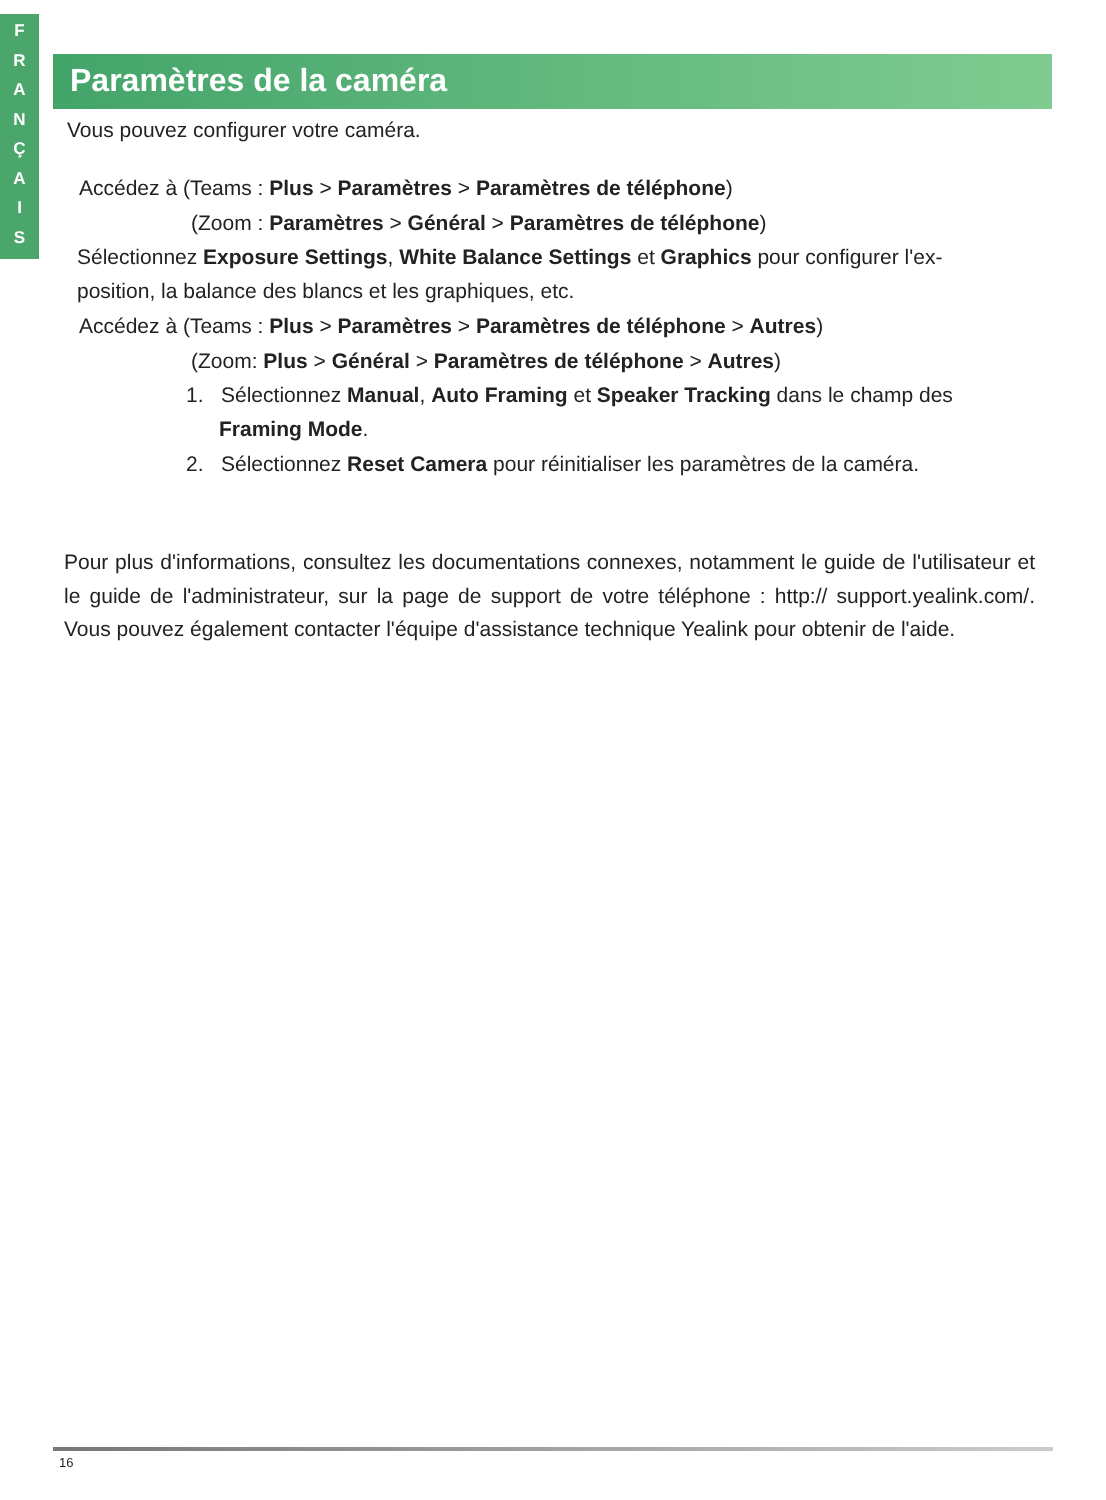F
R
A
N
Ç
A
I
S
Paramètres de la caméra
Vous pouvez configurer votre caméra.
Accédez à (Teams : Plus > Paramètres > Paramètres de téléphone)
(Zoom : Paramètres > Général > Paramètres de téléphone)
Sélectionnez Exposure Settings, White Balance Settings et Graphics pour configurer l'ex-
position, la balance des blancs et les graphiques, etc.
Accédez à (Teams : Plus > Paramètres > Paramètres de téléphone > Autres)
(Zoom: Plus > Général > Paramètres de téléphone > Autres)
1. Sélectionnez Manual, Auto Framing et Speaker Tracking dans le champ des
Framing Mode.
2. Sélectionnez Reset Camera pour réinitialiser les paramètres de la caméra.
Pour plus d'informations, consultez les documentations connexes, notamment le guide de l'utilisateur et le guide de l'administrateur, sur la page de support de votre téléphone : http:// support.yealink.com/. Vous pouvez également contacter l'équipe d'assistance technique Yealink pour obtenir de l'aide.
16